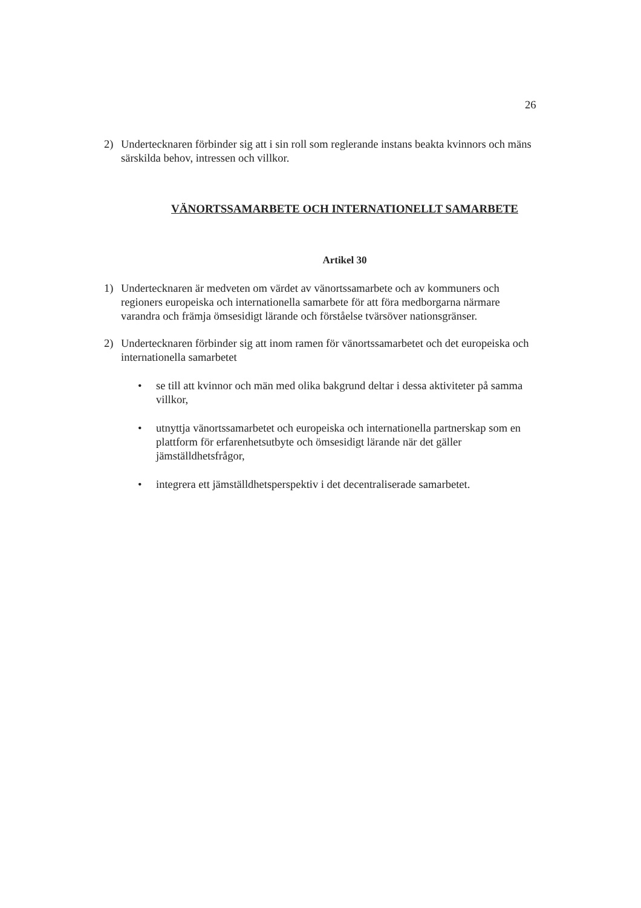26
2) Undertecknaren förbinder sig att i sin roll som reglerande instans beakta kvinnors och mäns särskilda behov, intressen och villkor.
VÄNORTSSAMARBETE OCH INTERNATIONELLT SAMARBETE
Artikel 30
1) Undertecknaren är medveten om värdet av vänortssamarbete och av kommuners och regioners europeiska och internationella samarbete för att föra medborgarna närmare varandra och främja ömsesidigt lärande och förståelse tvärsöver nationsgränser.
2) Undertecknaren förbinder sig att inom ramen för vänortssamarbetet och det europeiska och internationella samarbetet
• se till att kvinnor och män med olika bakgrund deltar i dessa aktiviteter på samma villkor,
• utnyttja vänortssamarbetet och europeiska och internationella partnerskap som en plattform för erfarenhetsutbyte och ömsesidigt lärande när det gäller jämställdhetsfrågor,
• integrera ett jämställdhetsperspektiv i det decentraliserade samarbetet.